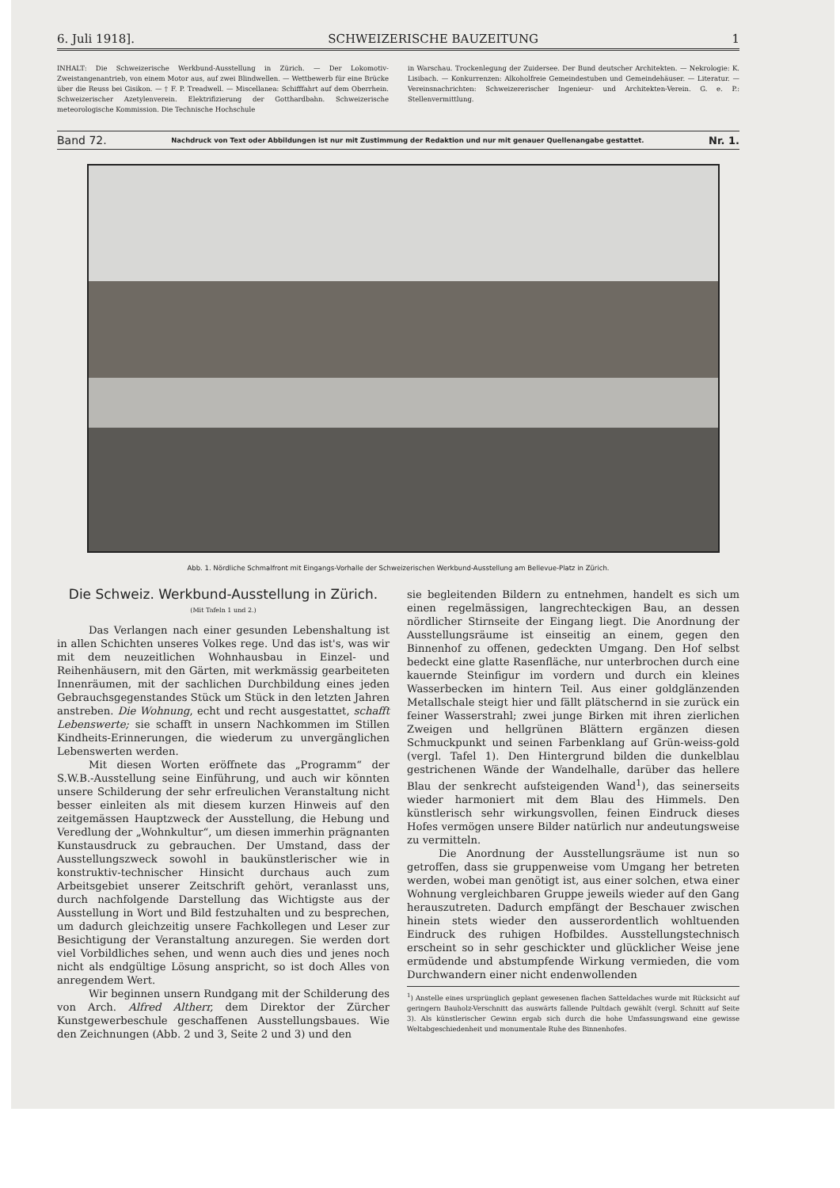6. Juli 1918]. SCHWEIZERISCHE BAUZEITUNG 1
INHALT: Die Schweizerische Werkbund-Ausstellung in Zürich. — Der Lokomotiv-Zweistangenantrieb, von einem Motor aus, auf zwei Blindwellen. — Wettbewerb für eine Brücke über die Reuss bei Gisikon. — † F. P. Treadwell. — Miscellanea: Schifffahrt auf dem Oberrhein. Schweizerischer Azetylenverein. Elektrifizierung der Gotthardbahn. Schweizerische meteorologische Kommission. Die Technische Hochschule
in Warschau. Trockenlegung der Zuidersee. Der Bund deutscher Architekten. — Nekrologie: K. Lisibach. — Konkurrenzen: Alkoholfreie Gemeindestuben und Gemeindehäuser. — Literatur. — Vereinsnachrichten: Schweizererischer Ingenieur- und Architekten-Verein. G. e. P.: Stellenvermittlung.
Band 72. Nachdruck von Text oder Abbildungen ist nur mit Zustimmung der Redaktion und nur mit genauer Quellenangabe gestattet. Nr. 1.
Abb. 1. Nördliche Schmalfront mit Eingangs-Vorhalle der Schweizerischen Werkbund-Ausstellung am Bellevue-Platz in Zürich.
Die Schweiz. Werkbund-Ausstellung in Zürich.
(Mit Tafeln 1 und 2.)
Das Verlangen nach einer gesunden Lebenshaltung ist in allen Schichten unseres Volkes rege. Und das ist's, was wir mit dem neuzeitlichen Wohnhausbau in Einzel- und Reihenhäusern, mit den Gärten, mit werkmässig gearbeiteten Innenräumen, mit der sachlichen Durchbildung eines jeden Gebrauchsgegenstandes Stück um Stück in den letzten Jahren anstreben. Die Wohnung, echt und recht ausgestattet, schafft Lebenswerte; sie schafft in unsern Nachkommen im Stillen Kindheits-Erinnerungen, die wiederum zu unvergänglichen Lebenswerten werden.
Mit diesen Worten eröffnete das „Programm“ der S.W.B.-Ausstellung seine Einführung, und auch wir könnten unsere Schilderung der sehr erfreulichen Veranstaltung nicht besser einleiten als mit diesem kurzen Hinweis auf den zeitgemässen Hauptzweck der Ausstellung, die Hebung und Veredlung der „Wohnkultur“, um diesen immerhin prägnanten Kunstausdruck zu gebrauchen. Der Umstand, dass der Ausstellungszweck sowohl in baukünstlerischer wie in konstruktiv-technischer Hinsicht durchaus auch zum Arbeitsgebiet unserer Zeitschrift gehört, veranlasst uns, durch nachfolgende Darstellung das Wichtigste aus der Ausstellung in Wort und Bild festzuhalten und zu besprechen, um dadurch gleichzeitig unsere Fachkollegen und Leser zur Besichtigung der Veranstaltung anzuregen. Sie werden dort viel Vorbildliches sehen, und wenn auch dies und jenes noch nicht als endgültige Lösung anspricht, so ist doch Alles von anregendem Wert.
Wir beginnen unsern Rundgang mit der Schilderung des von Arch. Alfred Altherr, dem Direktor der Zürcher Kunstgewerbeschule geschaffenen Ausstellungsbaues. Wie den Zeichnungen (Abb. 2 und 3, Seite 2 und 3) und den
sie begleitenden Bildern zu entnehmen, handelt es sich um einen regelmässigen, langrechteckigen Bau, an dessen nördlicher Stirnseite der Eingang liegt. Die Anordnung der Ausstellungsräume ist einseitig an einem, gegen den Binnenhof zu offenen, gedeckten Umgang. Den Hof selbst bedeckt eine glatte Rasenfläche, nur unterbrochen durch eine kauernde Steinfigur im vordern und durch ein kleines Wasserbecken im hintern Teil. Aus einer goldglänzenden Metallschale steigt hier und fällt plätschernd in sie zurück ein feiner Wasserstrahl; zwei junge Birken mit ihren zierlichen Zweigen und hellgrünen Blättern ergänzen diesen Schmuckpunkt und seinen Farbenklang auf Grün-weiss-gold (vergl. Tafel 1). Den Hintergrund bilden die dunkelblau gestrichenen Wände der Wandelhalle, darüber das hellere Blau der senkrecht aufsteigenden Wand<sup>1</sup>), das seinerseits wieder harmoniert mit dem Blau des Himmels. Den künstlerisch sehr wirkungsvollen, feinen Eindruck dieses Hofes vermögen unsere Bilder natürlich nur andeutungsweise zu vermitteln.
Die Anordnung der Ausstellungsräume ist nun so getroffen, dass sie gruppenweise vom Umgang her betreten werden, wobei man genötigt ist, aus einer solchen, etwa einer Wohnung vergleichbaren Gruppe jeweils wieder auf den Gang herauszutreten. Dadurch empfängt der Beschauer zwischen hinein stets wieder den ausserordentlich wohltuenden Eindruck des ruhigen Hofbildes. Ausstellungstechnisch erscheint so in sehr geschickter und glücklicher Weise jene ermüdende und abstumpfende Wirkung vermieden, die vom Durchwandern einer nicht endenwollenden
<sup>1</sup>) Anstelle eines ursprünglich geplant gewesenen flachen Satteldaches wurde mit Rücksicht auf geringern Bauholz-Verschnitt das auswärts fallende Pultdach gewählt (vergl. Schnitt auf Seite 3). Als künstlerischer Gewinn ergab sich durch die hohe Umfassungswand eine gewisse Weltabgeschiedenheit und monumentale Ruhe des Binnenhofes.